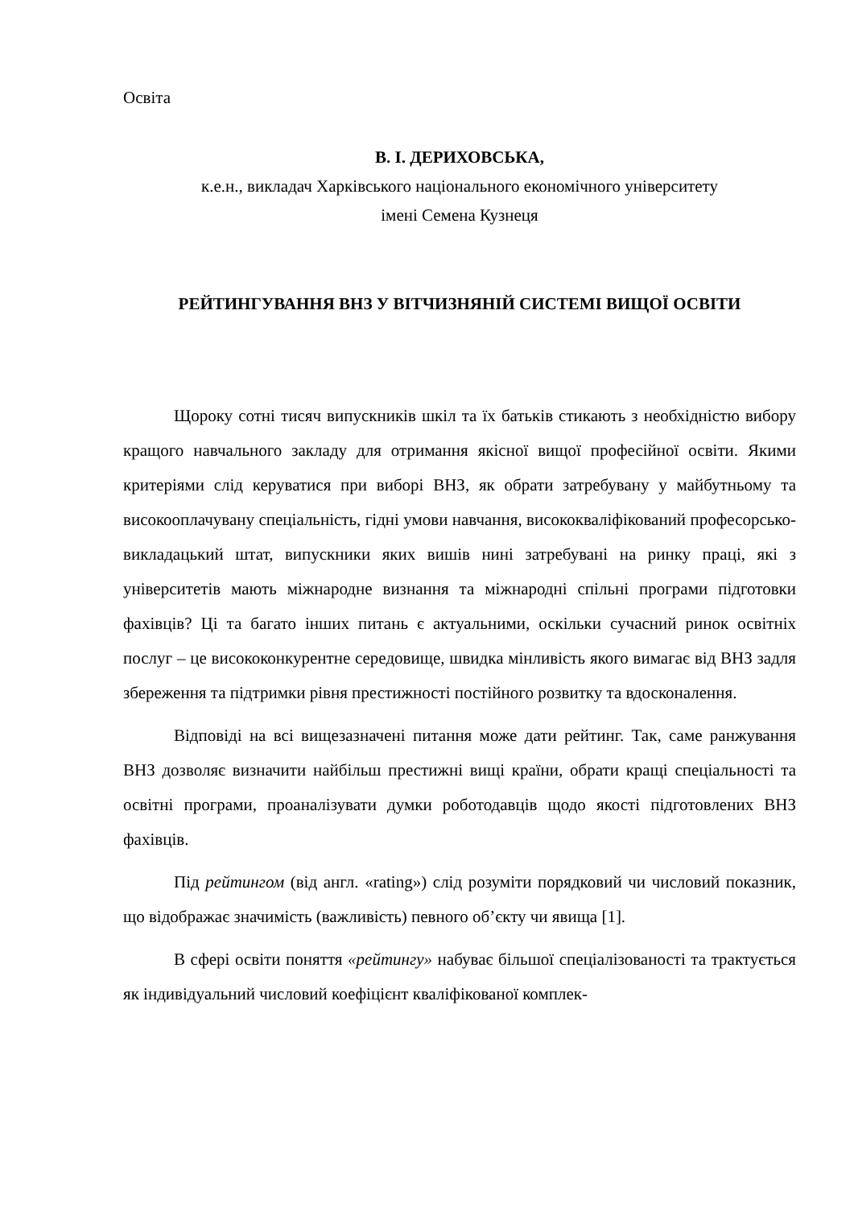Освіта
В. І. ДЕРИХОВСЬКА,
к.е.н., викладач Харківського національного економічного університету
імені Семена Кузнеця
РЕЙТИНГУВАННЯ ВНЗ У ВІТЧИЗНЯНІЙ СИСТЕМІ ВИЩОЇ ОСВІТИ
Щороку сотні тисяч випускників шкіл та їх батьків стикають з необхідністю вибору кращого навчального закладу для отримання якісної вищої професійної освіти. Якими критеріями слід керуватися при виборі ВНЗ, як обрати затребувану у майбутньому та високооплачувану спеціальність, гідні умови навчання, висококваліфікований професорсько-викладацький штат, випускники яких вишів нині затребувані на ринку праці, які з університетів мають міжнародне визнання та міжнародні спільні програми підготовки фахівців? Ці та багато інших питань є актуальними, оскільки сучасний ринок освітніх послуг – це висококонкурентне середовище, швидка мінливість якого вимагає від ВНЗ задля збереження та підтримки рівня престижності постійного розвитку та вдосконалення.
Відповіді на всі вищезазначені питання може дати рейтинг. Так, саме ранжування ВНЗ дозволяє визначити найбільш престижні вищі країни, обрати кращі спеціальності та освітні програми, проаналізувати думки роботодавців щодо якості підготовлених ВНЗ фахівців.
Під рейтингом (від англ. «rating») слід розуміти порядковий чи числовий показник, що відображає значимість (важливість) певного об’єкту чи явища [1].
В сфері освіти поняття «рейтингу» набуває більшої спеціалізованості та трактується як індивідуальний числовий коефіцієнт кваліфікованої комплек-